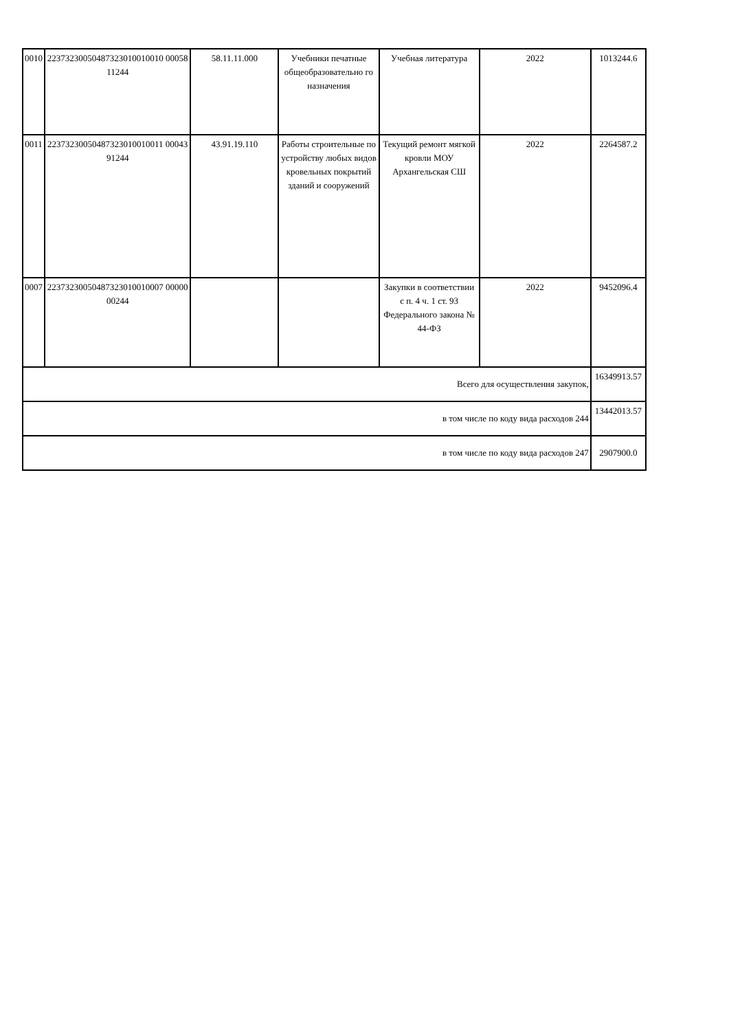| 0010 | 22373230050487323010010010 0005811244 | 58.11.11.000 | Учебники печатные общеобразовательно го назначения | Учебная литература | 2022 | 1013244.6 |
| 0011 | 22373230050487323010010011 0004391244 | 43.91.19.110 | Работы строительные по устройству любых видов кровельных покрытий зданий и сооружений | Текущий ремонт мягкой кровли МОУ Архангельская СШ | 2022 | 2264587.2 |
| 0007 | 22373230050487323010010007 0000000244 | | | Закупки в соответствии с п. 4 ч. 1 ст. 93 Федерального закона № 44-ФЗ | 2022 | 9452096.4 |
| Всего для осуществления закупок, | | | | | | 16349913.57 |
| в том числе по коду вида расходов 244 | | | | | | 13442013.57 |
| в том числе по коду вида расходов 247 | | | | | | 2907900.0 |